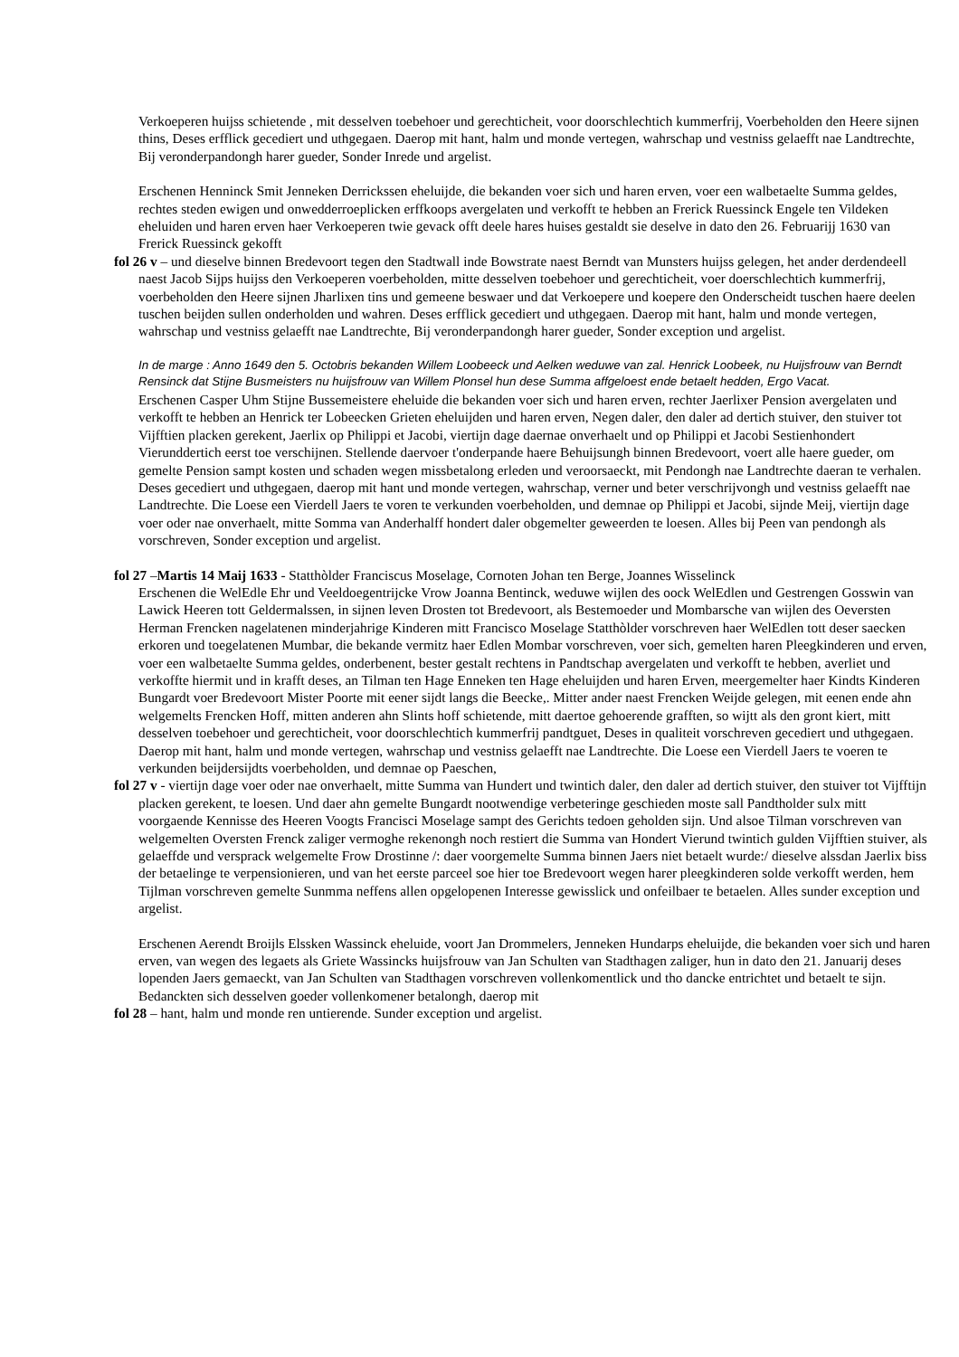Verkoeperen huijss schietende , mit desselven toebehoer und gerechticheit, voor doorschlechtich kummerfrij, Voerbeholden den Heere sijnen thins, Deses erfflick gecediert und uthgegaen. Daerop mit hant, halm und monde vertegen, wahrschap und vestniss gelaefft nae Landtrechte, Bij veronderpandongh harer gueder, Sonder Inrede und argelist.
Erschenen Henninck Smit Jenneken Derrickssen eheluijde, die bekanden voer sich und haren erven, voer een walbetaelte Summa geldes, rechtes steden ewigen und onwedderroeplicken erffkoops avergelaten und verkofft te hebben an Frerick Ruessinck Engele ten Vildeken eheluiden und haren erven haer Verkoeperen twie gevack offt deele hares huises gestaldt sie deselve in dato den 26. Februarijj 1630 van Frerick Ruessinck gekofft
fol 26 v – und dieselve binnen Bredevoort tegen den Stadtwall inde Bowstrate naest Berndt van Munsters huijss gelegen, het ander derdendeell naest Jacob Sijps huijss den Verkoeperen voerbeholden, mitte desselven toebehoer und gerechticheit, voer doerschlechtich kummerfrij, voerbeholden den Heere sijnen Jharlixen tins und gemeene beswaer und dat Verkoepere und koepere den Onderscheidt tuschen haere deelen tuschen beijden sullen onderholden und wahren. Deses erfflick gecediert und uthgegaen. Daerop mit hant, halm und monde vertegen, wahrschap und vestniss gelaefft nae Landtrechte, Bij veronderpandongh harer gueder, Sonder exception und argelist.
In de marge : Anno 1649 den 5. Octobris bekanden Willem Loobeeck und Aelken weduwe van zal. Henrick Loobeek, nu Huijsfrouw van Berndt Rensinck dat Stijne Busmeisters nu huijsfrouw van Willem Plonsel hun dese Summa affgeloest ende betaelt hedden, Ergo Vacat.
Erschenen Casper Uhm Stijne Bussemeistere eheluide die bekanden voer sich und haren erven, rechter Jaerlixer Pension avergelaten und verkofft te hebben an Henrick ter Lobeecken Grieten eheluijden und haren erven, Negen daler, den daler ad dertich stuiver, den stuiver tot Vijfftien placken gerekent, Jaerlix op Philippi et Jacobi, viertijn dage daernae onverhaelt und op Philippi et Jacobi Sestienhondert Vierunddertich eerst toe verschijnen. Stellende daervoer t'onderpande haere Behuijsungh binnen Bredevoort, voert alle haere gueder, om gemelte Pension sampt kosten und schaden wegen missbetalong erleden und veroorsaeckt, mit Pendongh nae Landtrechte daeran te verhalen. Deses gecediert und uthgegaen, daerop mit hant und monde vertegen, wahrschap, verner und beter verschrijvongh und vestniss gelaefft nae Landtrechte. Die Loese een Vierdell Jaers te voren te verkunden voerbeholden, und demnae op Philippi et Jacobi, sijnde Meij, viertijn dage voer oder nae onverhaelt, mitte Somma van Anderhalff hondert daler obgemelter geweerden te loesen. Alles bij Peen van pendongh als vorschreven, Sonder exception und argelist.
fol 27 –Martis 14 Maij 1633 - Statthòlder Franciscus Moselage, Cornoten Johan ten Berge, Joannes Wisselinck
Erschenen die WelEdle Ehr und Veeldoegentrijcke Vrow Joanna Bentinck, weduwe wijlen des oock WelEdlen und Gestrengen Gosswin van Lawick Heeren tott Geldermalssen, in sijnen leven Drosten tot Bredevoort, als Bestemoeder und Mombarsche van wijlen des Oeversten Herman Frencken nagelatenen minderjahrige Kinderen mitt Francisco Moselage Statthòlder vorschreven haer WelEdlen tott deser saecken erkoren und toegelatenen Mumbar, die bekande vermitz haer Edlen Mombar vorschreven, voer sich, gemelten haren Pleegkinderen und erven, voer een walbetaelte Summa geldes, onderbenent, bester gestalt rechtens in Pandtschap avergelaten und verkofft te hebben, averliet und verkoffte hiermit und in krafft deses, an Tilman ten Hage Enneken ten Hage eheluijden und haren Erven, meergemelter haer Kindts Kinderen Bungardt voer Bredevoort Mister Poorte mit eener sijdt langs die Beecke,. Mitter ander naest Frencken Weijde gelegen, mit eenen ende ahn welgemelts Frencken Hoff, mitten anderen ahn Slints hoff schietende, mitt daertoe gehoerende grafften, so wijtt als den gront kiert, mitt desselven toebehoer und gerechticheit, voor doorschlechtich kummerfrij pandtguet, Deses in qualiteit vorschreven gecediert und uthgegaen. Daerop mit hant, halm und monde vertegen, wahrschap und vestniss gelaefft nae Landtrechte. Die Loese een Vierdell Jaers te voeren te verkunden beijdersijdts voerbeholden, und demnae op Paeschen,
fol 27 v - viertijn dage voer oder nae onverhaelt, mitte Summa van Hundert und twintich daler, den daler ad dertich stuiver, den stuiver tot Vijfftijn placken gerekent, te loesen. Und daer ahn gemelte Bungardt nootwendige verbeteringe geschieden moste sall Pandtholder sulx mitt voorgaende Kennisse des Heeren Voogts Francisci Moselage sampt des Gerichts tedoen geholden sijn. Und alsoe Tilman vorschreven van welgemelten Oversten Frenck zaliger vermoghe rekenongh noch restiert die Summa van Hondert Vierund twintich gulden Vijfftien stuiver, als gelaeffde und versprack welgemelte Frow Drostinne /: daer voorgemelte Summa binnen Jaers niet betaelt wurde:/ dieselve alssdan Jaerlix biss der betaelinge te verpensionieren, und van het eerste parceel soe hier toe Bredevoort wegen harer pleegkinderen solde verkofft werden, hem Tijlman vorschreven gemelte Sunmma neffens allen opgelopenen Interesse gewisslick und onfeilbaer te betaelen. Alles sunder exception und argelist.
Erschenen Aerendt Broijls Elssken Wassinck eheluide, voort Jan Drommelers, Jenneken Hundarps eheluijde, die bekanden voer sich und haren erven, van wegen des legaets als Griete Wassincks huijsfrouw van Jan Schulten van Stadthagen zaliger, hun in dato den 21. Januarij deses lopenden Jaers gemaeckt, van Jan Schulten van Stadthagen vorschreven vollenkomentlick und tho dancke entrichtet und betaelt te sijn. Bedanckten sich desselven goeder vollenkomener betalongh, daerop mit
fol 28 – hant, halm und monde ren untierende. Sunder exception und argelist.